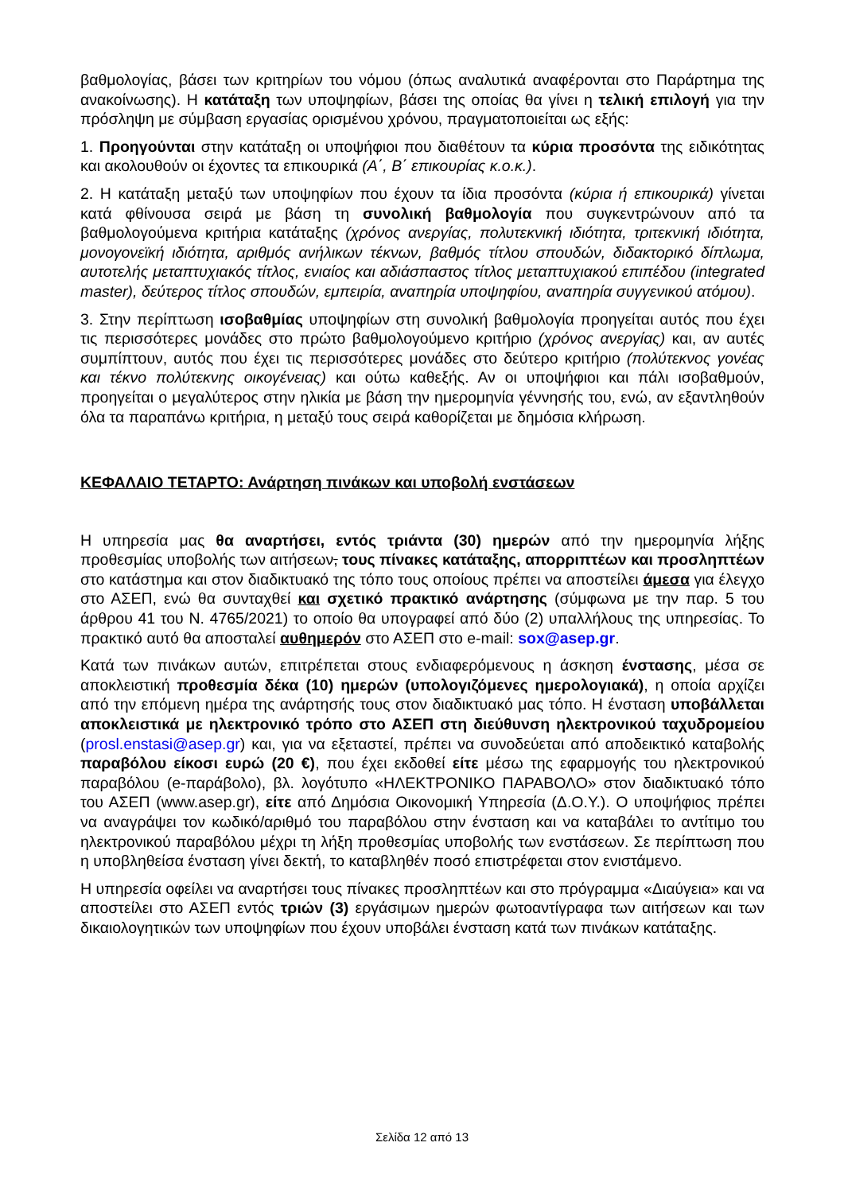βαθμολογίας, βάσει των κριτηρίων του νόμου (όπως αναλυτικά αναφέρονται στο Παράρτημα της ανακοίνωσης). Η κατάταξη των υποψηφίων, βάσει της οποίας θα γίνει η τελική επιλογή για την πρόσληψη με σύμβαση εργασίας ορισμένου χρόνου, πραγματοποιείται ως εξής:
1. Προηγούνται στην κατάταξη οι υποψήφιοι που διαθέτουν τα κύρια προσόντα της ειδικότητας και ακολουθούν οι έχοντες τα επικουρικά (Α΄, Β΄ επικουρίας κ.ο.κ.).
2. Η κατάταξη μεταξύ των υποψηφίων που έχουν τα ίδια προσόντα (κύρια ή επικουρικά) γίνεται κατά φθίνουσα σειρά με βάση τη συνολική βαθμολογία που συγκεντρώνουν από τα βαθμολογούμενα κριτήρια κατάταξης (χρόνος ανεργίας, πολυτεκνική ιδιότητα, τριτεκνική ιδιότητα, μονογονεϊκή ιδιότητα, αριθμός ανήλικων τέκνων, βαθμός τίτλου σπουδών, διδακτορικό δίπλωμα, αυτοτελής μεταπτυχιακός τίτλος, ενιαίος και αδιάσπαστος τίτλος μεταπτυχιακού επιπέδου (integrated master), δεύτερος τίτλος σπουδών, εμπειρία, αναπηρία υποψηφίου, αναπηρία συγγενικού ατόμου).
3. Στην περίπτωση ισοβαθμίας υποψηφίων στη συνολική βαθμολογία προηγείται αυτός που έχει τις περισσότερες μονάδες στο πρώτο βαθμολογούμενο κριτήριο (χρόνος ανεργίας) και, αν αυτές συμπίπτουν, αυτός που έχει τις περισσότερες μονάδες στο δεύτερο κριτήριο (πολύτεκνος γονέας και τέκνο πολύτεκνης οικογένειας) και ούτω καθεξής. Αν οι υποψήφιοι και πάλι ισοβαθμούν, προηγείται ο μεγαλύτερος στην ηλικία με βάση την ημερομηνία γέννησής του, ενώ, αν εξαντληθούν όλα τα παραπάνω κριτήρια, η μεταξύ τους σειρά καθορίζεται με δημόσια κλήρωση.
ΚΕΦΑΛΑΙΟ ΤΕΤΑΡΤΟ: Ανάρτηση πινάκων και υποβολή ενστάσεων
Η υπηρεσία μας θα αναρτήσει, εντός τριάντα (30) ημερών από την ημερομηνία λήξης προθεσμίας υποβολής των αιτήσεων, τους πίνακες κατάταξης, απορριπτέων και προσληπτέων στο κατάστημα και στον διαδικτυακό της τόπο τους οποίους πρέπει να αποστείλει άμεσα για έλεγχο στο ΑΣΕΠ, ενώ θα συνταχθεί και σχετικό πρακτικό ανάρτησης (σύμφωνα με την παρ. 5 του άρθρου 41 του Ν. 4765/2021) το οποίο θα υπογραφεί από δύο (2) υπαλλήλους της υπηρεσίας. Το πρακτικό αυτό θα αποσταλεί αυθημερόν στο ΑΣΕΠ στο e-mail: sox@asep.gr.
Κατά των πινάκων αυτών, επιτρέπεται στους ενδιαφερόμενους η άσκηση ένστασης, μέσα σε αποκλειστική προθεσμία δέκα (10) ημερών (υπολογιζόμενες ημερολογιακά), η οποία αρχίζει από την επόμενη ημέρα της ανάρτησής τους στον διαδικτυακό μας τόπο. Η ένσταση υποβάλλεται αποκλειστικά με ηλεκτρονικό τρόπο στο ΑΣΕΠ στη διεύθυνση ηλεκτρονικού ταχυδρομείου (prosl.enstasi@asep.gr) και, για να εξεταστεί, πρέπει να συνοδεύεται από αποδεικτικό καταβολής παραβόλου είκοσι ευρώ (20 €), που έχει εκδοθεί είτε μέσω της εφαρμογής του ηλεκτρονικού παραβόλου (e-παράβολο), βλ. λογότυπο «ΗΛΕΚΤΡΟΝΙΚΟ ΠΑΡΑΒΟΛΟ» στον διαδικτυακό τόπο του ΑΣΕΠ (www.asep.gr), είτε από Δημόσια Οικονομική Υπηρεσία (Δ.Ο.Υ.). Ο υποψήφιος πρέπει να αναγράψει τον κωδικό/αριθμό του παραβόλου στην ένσταση και να καταβάλει το αντίτιμο του ηλεκτρονικού παραβόλου μέχρι τη λήξη προθεσμίας υποβολής των ενστάσεων. Σε περίπτωση που η υποβληθείσα ένσταση γίνει δεκτή, το καταβληθέν ποσό επιστρέφεται στον ενιστάμενο.
Η υπηρεσία οφείλει να αναρτήσει τους πίνακες προσληπτέων και στο πρόγραμμα «Διαύγεια» και να αποστείλει στο ΑΣΕΠ εντός τριών (3) εργάσιμων ημερών φωτοαντίγραφα των αιτήσεων και των δικαιολογητικών των υποψηφίων που έχουν υποβάλει ένσταση κατά των πινάκων κατάταξης.
Σελίδα 12 από 13